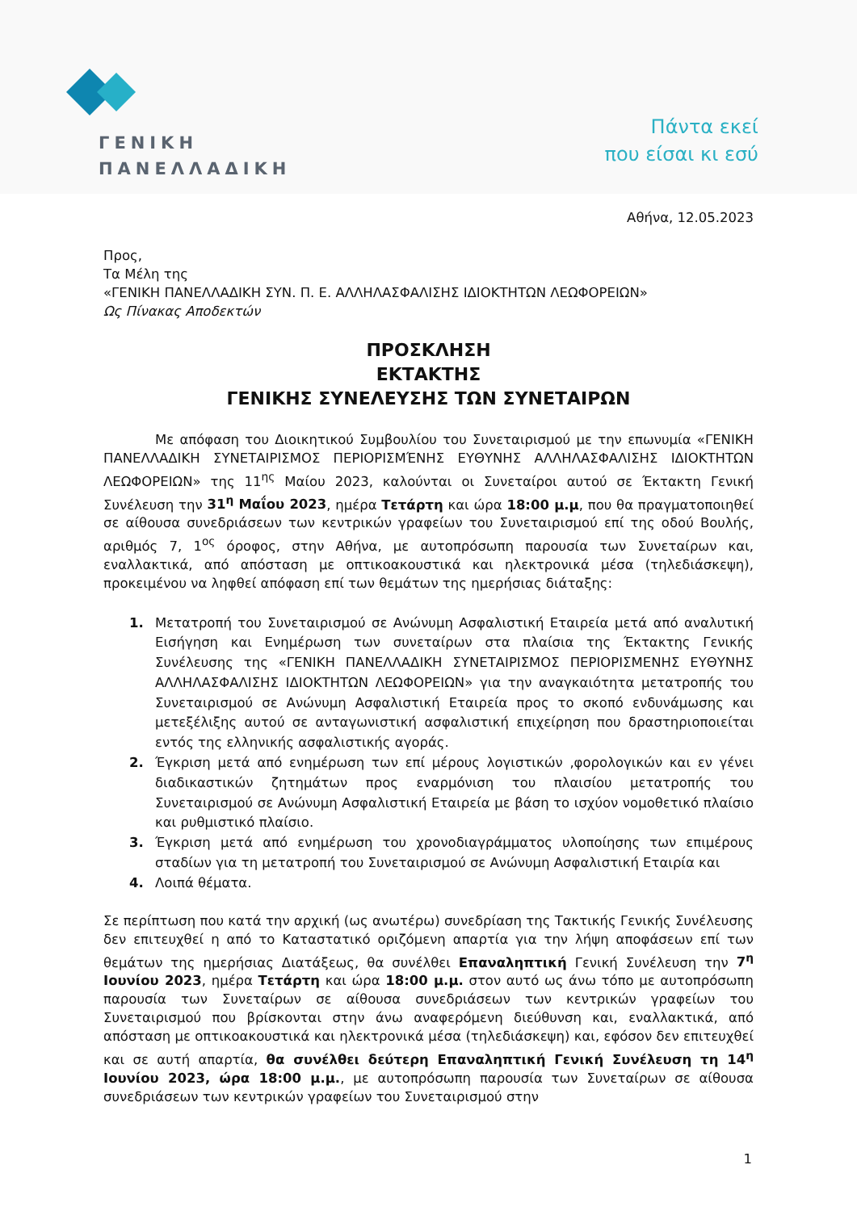ΓΕΝΙΚΗ
ΠΑΝΕΛΛΑΔΙΚΗ
Πάντα εκεί
που είσαι κι εσύ
Αθήνα, 12.05.2023
Προς,
Τα Μέλη της
«ΓΕΝΙΚΗ ΠΑΝΕΛΛΑΔΙΚΗ ΣΥΝ. Π. Ε. ΑΛΛΗΛΑΣΦΑΛΙΣΗΣ ΙΔΙΟΚΤΗΤΩΝ ΛΕΩΦΟΡΕΙΩΝ»
Ως Πίνακας Αποδεκτών
ΠΡΟΣΚΛΗΣΗ
ΕΚΤΑΚΤΗΣ
ΓΕΝΙΚΗΣ ΣΥΝΕΛΕΥΣΗΣ ΤΩΝ ΣΥΝΕΤΑΙΡΩΝ
Με απόφαση του Διοικητικού Συμβουλίου του Συνεταιρισμού με την επωνυμία «ΓΕΝΙΚΗ ΠΑΝΕΛΛΑΔΙΚΗ ΣΥΝΕΤΑΙΡΙΣΜΟΣ ΠΕΡΙΟΡΙΣΜΈΝΗΣ ΕΥΘΥΝΗΣ ΑΛΛΗΛΑΣΦΑΛΙΣΗΣ ΙΔΙΟΚΤΗΤΩΝ ΛΕΩΦΟΡΕΙΩΝ» της 11<sup>ης</sup> Μαίου 2023, καλούνται οι Συνεταίροι αυτού σε Έκτακτη Γενική Συνέλευση την 31<sup>η</sup> Μαΐου 2023, ημέρα Τετάρτη και ώρα 18:00 μ.μ, που θα πραγματοποιηθεί σε αίθουσα συνεδριάσεων των κεντρικών γραφείων του Συνεταιρισμού επί της οδού Βουλής, αριθμός 7, 1<sup>ος</sup> όροφος, στην Αθήνα, με αυτοπρόσωπη παρουσία των Συνεταίρων και, εναλλακτικά, από απόσταση με οπτικοακουστικά και ηλεκτρονικά μέσα (τηλεδιάσκεψη), προκειμένου να ληφθεί απόφαση επί των θεμάτων της ημερήσιας διάταξης:
1. Μετατροπή του Συνεταιρισμού σε Ανώνυμη Ασφαλιστική Εταιρεία μετά από αναλυτική Εισήγηση και Ενημέρωση των συνεταίρων στα πλαίσια της Έκτακτης Γενικής Συνέλευσης της «ΓΕΝΙΚΗ ΠΑΝΕΛΛΑΔΙΚΗ ΣΥΝΕΤΑΙΡΙΣΜΟΣ ΠΕΡΙΟΡΙΣΜΕΝΗΣ ΕΥΘΥΝΗΣ ΑΛΛΗΛΑΣΦΑΛΙΣΗΣ ΙΔΙΟΚΤΗΤΩΝ ΛΕΩΦΟΡΕΙΩΝ» για την αναγκαιότητα μετατροπής του Συνεταιρισμού σε Ανώνυμη Ασφαλιστική Εταιρεία προς το σκοπό ενδυνάμωσης και μετεξέλιξης αυτού σε ανταγωνιστική ασφαλιστική επιχείρηση που δραστηριοποιείται εντός της ελληνικής ασφαλιστικής αγοράς.
2. Έγκριση μετά από ενημέρωση των επί μέρους λογιστικών ,φορολογικών και εν γένει διαδικαστικών ζητημάτων προς εναρμόνιση του πλαισίου μετατροπής του Συνεταιρισμού σε Ανώνυμη Ασφαλιστική Εταιρεία με βάση το ισχύον νομοθετικό πλαίσιο και ρυθμιστικό πλαίσιο.
3. Έγκριση μετά από ενημέρωση του χρονοδιαγράμματος υλοποίησης των επιμέρους σταδίων για τη μετατροπή του Συνεταιρισμού σε Ανώνυμη Ασφαλιστική Εταιρία και
4. Λοιπά θέματα.
Σε περίπτωση που κατά την αρχική (ως ανωτέρω) συνεδρίαση της Τακτικής Γενικής Συνέλευσης δεν επιτευχθεί η από το Καταστατικό οριζόμενη απαρτία για την λήψη αποφάσεων επί των θεμάτων της ημερήσιας Διατάξεως, θα συνέλθει Επαναληπτική Γενική Συνέλευση την 7<sup>η</sup> Ιουνίου 2023, ημέρα Τετάρτη και ώρα 18:00 μ.μ. στον αυτό ως άνω τόπο με αυτοπρόσωπη παρουσία των Συνεταίρων σε αίθουσα συνεδριάσεων των κεντρικών γραφείων του Συνεταιρισμού που βρίσκονται στην άνω αναφερόμενη διεύθυνση και, εναλλακτικά, από απόσταση με οπτικοακουστικά και ηλεκτρονικά μέσα (τηλεδιάσκεψη) και, εφόσον δεν επιτευχθεί και σε αυτή απαρτία, θα συνέλθει δεύτερη Επαναληπτική Γενική Συνέλευση τη 14<sup>η</sup> Ιουνίου 2023, ώρα 18:00 μ.μ., με αυτοπρόσωπη παρουσία των Συνεταίρων σε αίθουσα συνεδριάσεων των κεντρικών γραφείων του Συνεταιρισμού στην
1